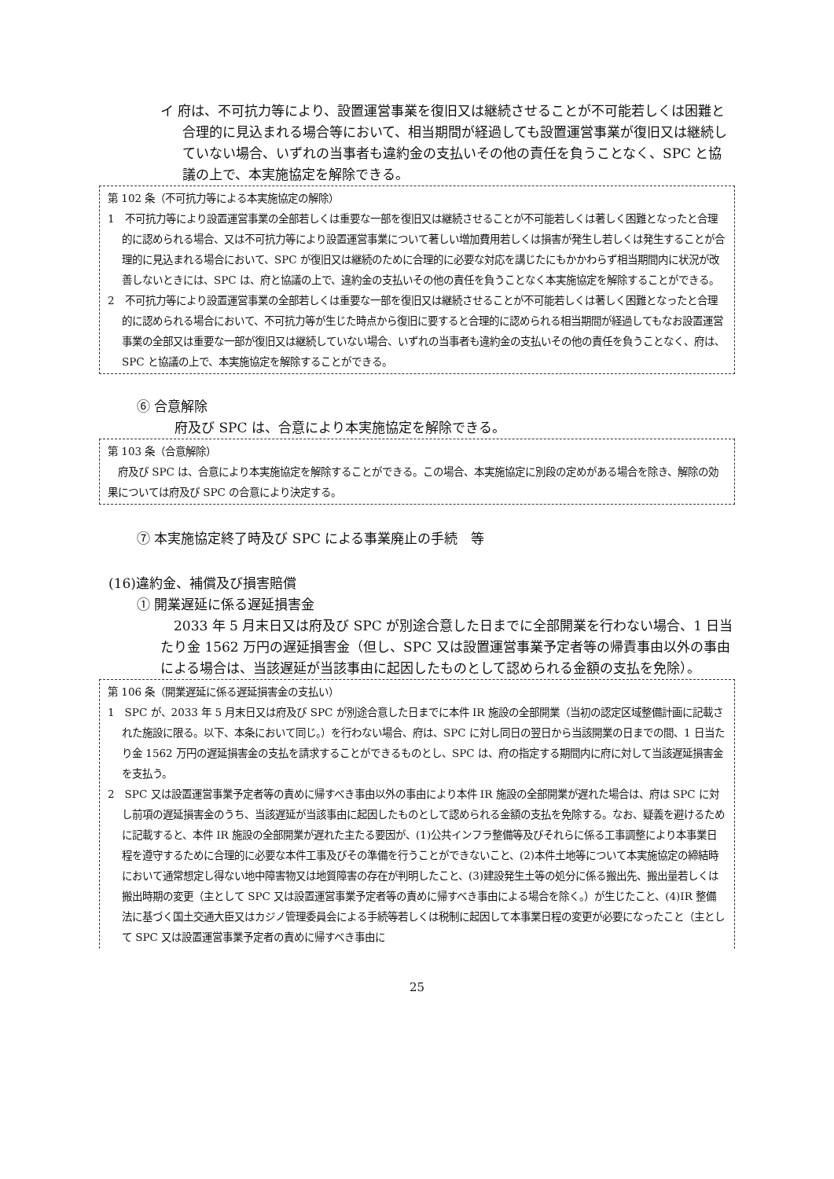イ 府は、不可抗力等により、設置運営事業を復旧又は継続させることが不可能若しくは困難と合理的に見込まれる場合等において、相当期間が経過しても設置運営事業が復旧又は継続していない場合、いずれの当事者も違約金の支払いその他の責任を負うことなく、SPC と協議の上で、本実施協定を解除できる。
第 102 条（不可抗力等による本実施協定の解除）
1　不可抗力等により設置運営事業の全部若しくは重要な一部を復旧又は継続させることが不可能若しくは著しく困難となったと合理的に認められる場合、又は不可抗力等により設置運営事業について著しい増加費用若しくは損害が発生し若しくは発生することが合理的に見込まれる場合において、SPC が復旧又は継続のために合理的に必要な対応を講じたにもかかわらず相当期間内に状況が改善しないときには、SPC は、府と協議の上で、違約金の支払いその他の責任を負うことなく本実施協定を解除することができる。
2　不可抗力等により設置運営事業の全部若しくは重要な一部を復旧又は継続させることが不可能若しくは著しく困難となったと合理的に認められる場合において、不可抗力等が生じた時点から復旧に要すると合理的に認められる相当期間が経過してもなお設置運営事業の全部又は重要な一部が復旧又は継続していない場合、いずれの当事者も違約金の支払いその他の責任を負うことなく、府は、SPC と協議の上で、本実施協定を解除することができる。
⑥ 合意解除
府及び SPC は、合意により本実施協定を解除できる。
第 103 条（合意解除）
　府及び SPC は、合意により本実施協定を解除することができる。この場合、本実施協定に別段の定めがある場合を除き、解除の効果については府及び SPC の合意により決定する。
⑦ 本実施協定終了時及び SPC による事業廃止の手続　等
(16)違約金、補償及び損害賠償
① 開業遅延に係る遅延損害金
　2033 年 5 月末日又は府及び SPC が別途合意した日までに全部開業を行わない場合、1 日当たり金 1562 万円の遅延損害金（但し、SPC 又は設置運営事業予定者等の帰責事由以外の事由による場合は、当該遅延が当該事由に起因したものとして認められる金額の支払を免除）。
第 106 条（開業遅延に係る遅延損害金の支払い）
1　SPC が、2033 年 5 月末日又は府及び SPC が別途合意した日までに本件 IR 施設の全部開業（当初の認定区域整備計画に記載された施設に限る。以下、本条において同じ。）を行わない場合、府は、SPC に対し同日の翌日から当該開業の日までの間、1 日当たり金 1562 万円の遅延損害金の支払を請求することができるものとし、SPC は、府の指定する期間内に府に対して当該遅延損害金を支払う。
2　SPC 又は設置運営事業予定者等の責めに帰すべき事由以外の事由により本件 IR 施設の全部開業が遅れた場合は、府は SPC に対し前項の遅延損害金のうち、当該遅延が当該事由に起因したものとして認められる金額の支払を免除する。なお、疑義を避けるために記載すると、本件 IR 施設の全部開業が遅れた主たる要因が、(1)公共インフラ整備等及びそれらに係る工事調整により本事業日程を遵守するために合理的に必要な本件工事及びその準備を行うことができないこと、(2)本件土地等について本実施協定の締結時において通常想定し得ない地中障害物又は地質障害の存在が判明したこと、(3)建設発生土等の処分に係る搬出先、搬出量若しくは搬出時期の変更（主として SPC 又は設置運営事業予定者等の責めに帰すべき事由による場合を除く。）が生じたこと、(4)IR 整備法に基づく国土交通大臣又はカジノ管理委員会による手続等若しくは税制に起因して本事業日程の変更が必要になったこと（主として SPC 又は設置運営事業予定者の責めに帰すべき事由に
25